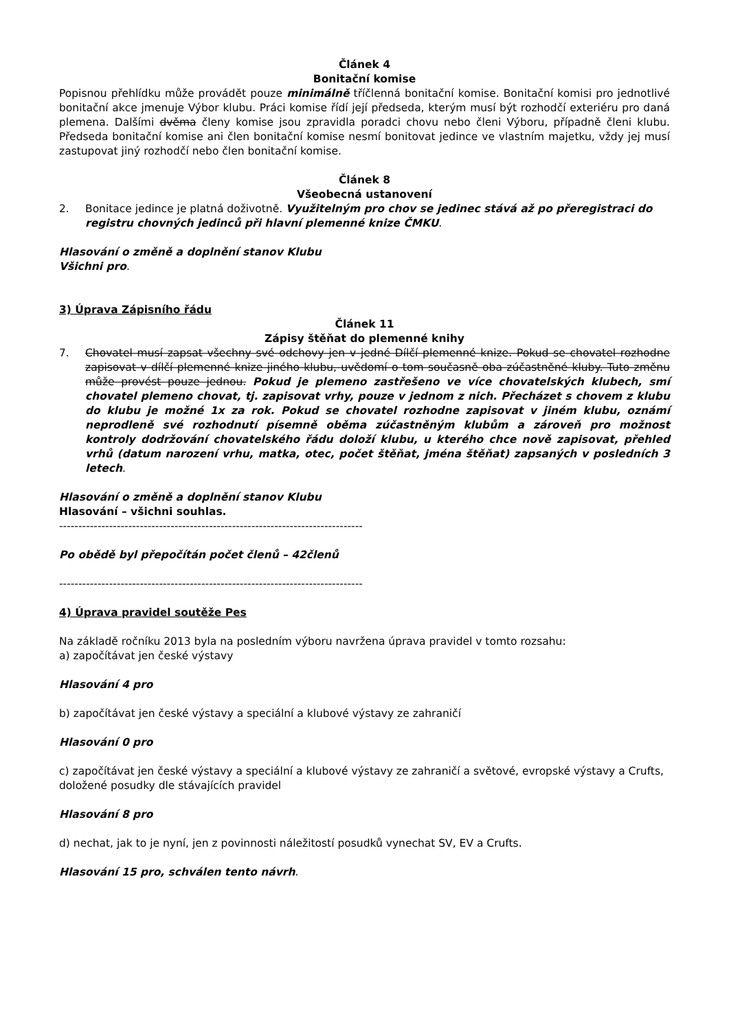Článek 4
Bonitační komise
Popisnou přehlídku může provádět pouze minimálně tříčlenná bonitační komise. Bonitační komisi pro jednotlivé bonitační akce jmenuje Výbor klubu. Práci komise řídí její předseda, kterým musí být rozhodčí exteriéru pro daná plemena. Dalšími dvěma členy komise jsou zpravidla poradci chovu nebo členi Výboru, případně členi klubu. Předseda bonitační komise ani člen bonitační komise nesmí bonitovat jedince ve vlastním majetku, vždy jej musí zastupovat jiný rozhodčí nebo člen bonitační komise.
Článek 8
Všeobecná ustanovení
2. Bonitace jedince je platná doživotně. Využitelným pro chov se jedinec stává až po přeregistraci do registru chovných jedinců při hlavní plemenné knize ČMKU.
Hlasování o změně a doplnění stanov Klubu
Všichni pro.
3) Úprava Zápisního řádu
Článek 11
Zápisy štěňat do plemenné knihy
7. Chovatel musí zapsat všechny své odchovy jen v jedné Dílčí plemenné knize. Pokud se chovatel rozhodne zapisovat v dílčí plemenné knize jiného klubu, uvědomí o tom současně oba zúčastněné kluby. Tuto změnu může provést pouze jednou. Pokud je plemeno zastřešeno ve více chovatelských klubech, smí chovatel plemeno chovat, tj. zapisovat vrhy, pouze v jednom z nich. Přecházet s chovem z klubu do klubu je možné 1x za rok. Pokud se chovatel rozhodne zapisovat v jiném klubu, oznámí neprodleně své rozhodnutí písemně oběma zúčastněným klubům a zároveň pro možnost kontroly dodržování chovatelského řádu doloží klubu, u kterého chce nově zapisovat, přehled vrhů (datum narození vrhu, matka, otec, počet štěňat, jména štěňat) zapsaných v posledních 3 letech.
Hlasování o změně a doplnění stanov Klubu
Hlasování – všichni souhlas.
-------------------------------------------------------------------------------
Po obědě byl přepočítán počet členů – 42členů
-------------------------------------------------------------------------------
4) Úprava pravidel soutěže Pes
Na základě ročníku 2013 byla na posledním výboru navržena úprava pravidel v tomto rozsahu:
a) započítávat jen české výstavy
Hlasování 4 pro
b) započítávat jen české výstavy a speciální a klubové výstavy ze zahraničí
Hlasování 0 pro
c) započítávat jen české výstavy a speciální a klubové výstavy ze zahraničí a světové, evropské výstavy a Crufts, doložené posudky dle stávajících pravidel
Hlasování 8 pro
d) nechat, jak to je nyní, jen z povinnosti náležitostí posudků vynechat SV, EV a Crufts.
Hlasování 15 pro, schválen tento návrh.